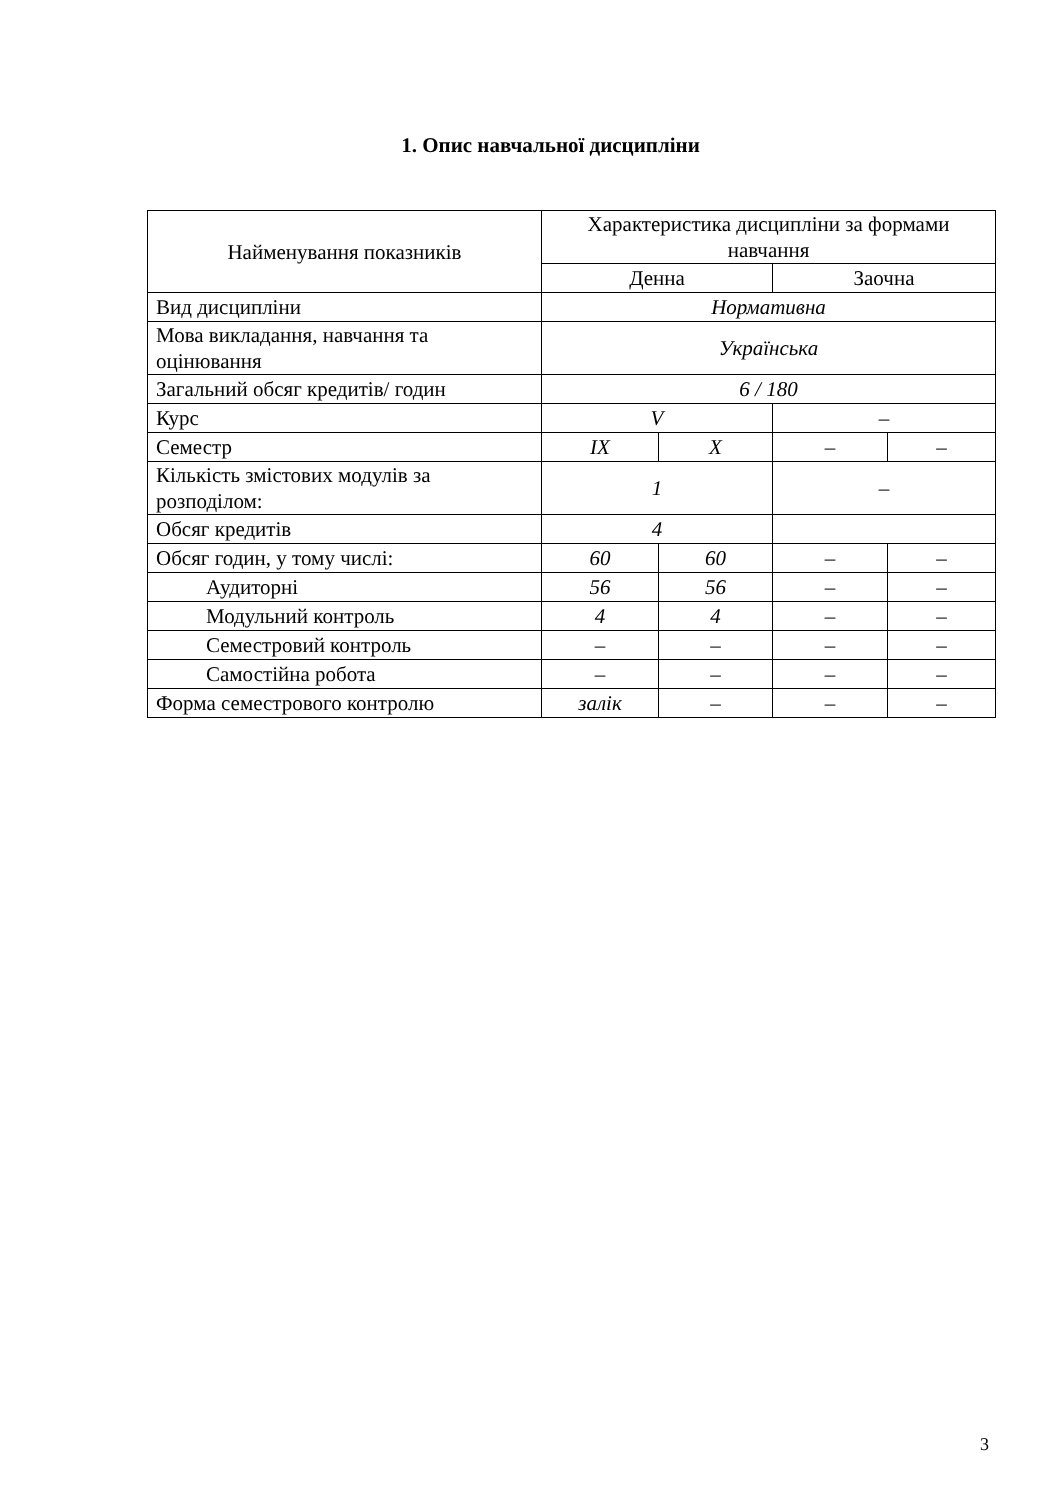1. Опис навчальної дисципліни
| Найменування показників | Характеристика дисципліни за формами навчання | | | |
| --- | --- | --- | --- | --- |
| | Денна | | Заочна | |
| Вид дисципліни | Нормативна | | | |
| Мова викладання, навчання та оцінювання | Українська | | | |
| Загальний обсяг кредитів/ годин | 6 / 180 | | | |
| Курс | V | | – | |
| Семестр | IX | X | – | – |
| Кількість змістових модулів за розподілом: | 1 | | – | |
| Обсяг кредитів | 4 | | | |
| Обсяг годин, у тому числі: | 60 | 60 | – | – |
| Аудиторні | 56 | 56 | – | – |
| Модульний контроль | 4 | 4 | – | – |
| Семестровий контроль | – | – | – | – |
| Самостійна робота | – | – | – | – |
| Форма семестрового контролю | залік | – | – | – |
3